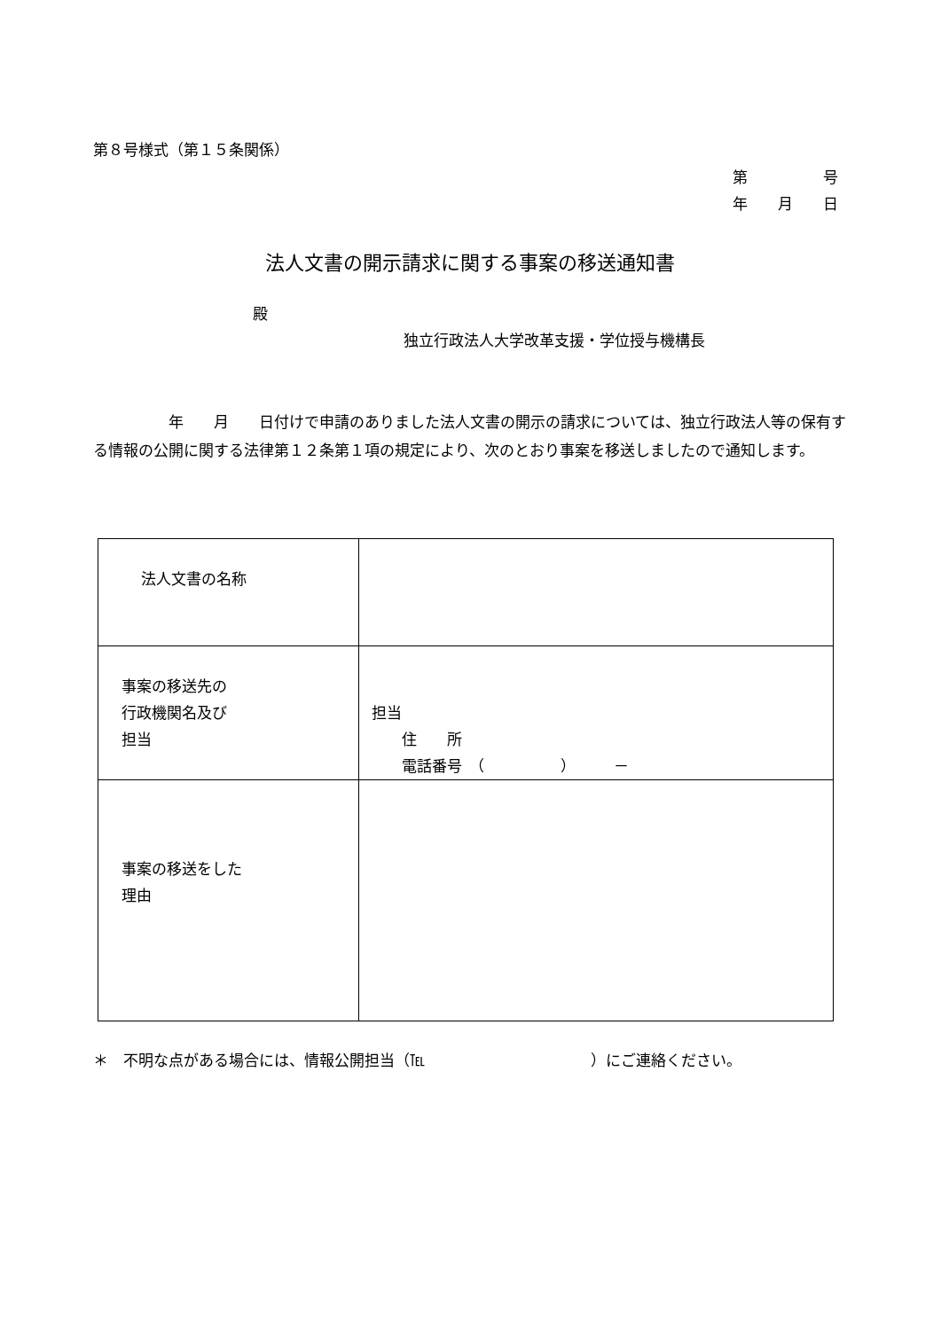第８号様式（第１５条関係）
第　　　　　号
年　　月　　日
法人文書の開示請求に関する事案の移送通知書
殿
独立行政法人大学改革支援・学位授与機構長
　　　　　年　　月　　日付けで申請のありました法人文書の開示の請求については、独立行政法人等の保有する情報の公開に関する法律第１２条第１項の規定により、次のとおり事案を移送しましたので通知します。
| 法人文書の名称 | |
| 事案の移送先の 行政機関名及び 担当 | 担当 住 所 電話番号 （ ） － |
| 事案の移送をした 理由 | |
＊　不明な点がある場合には、情報公開担当（℡　　　　　　　　　　　）にご連絡ください。